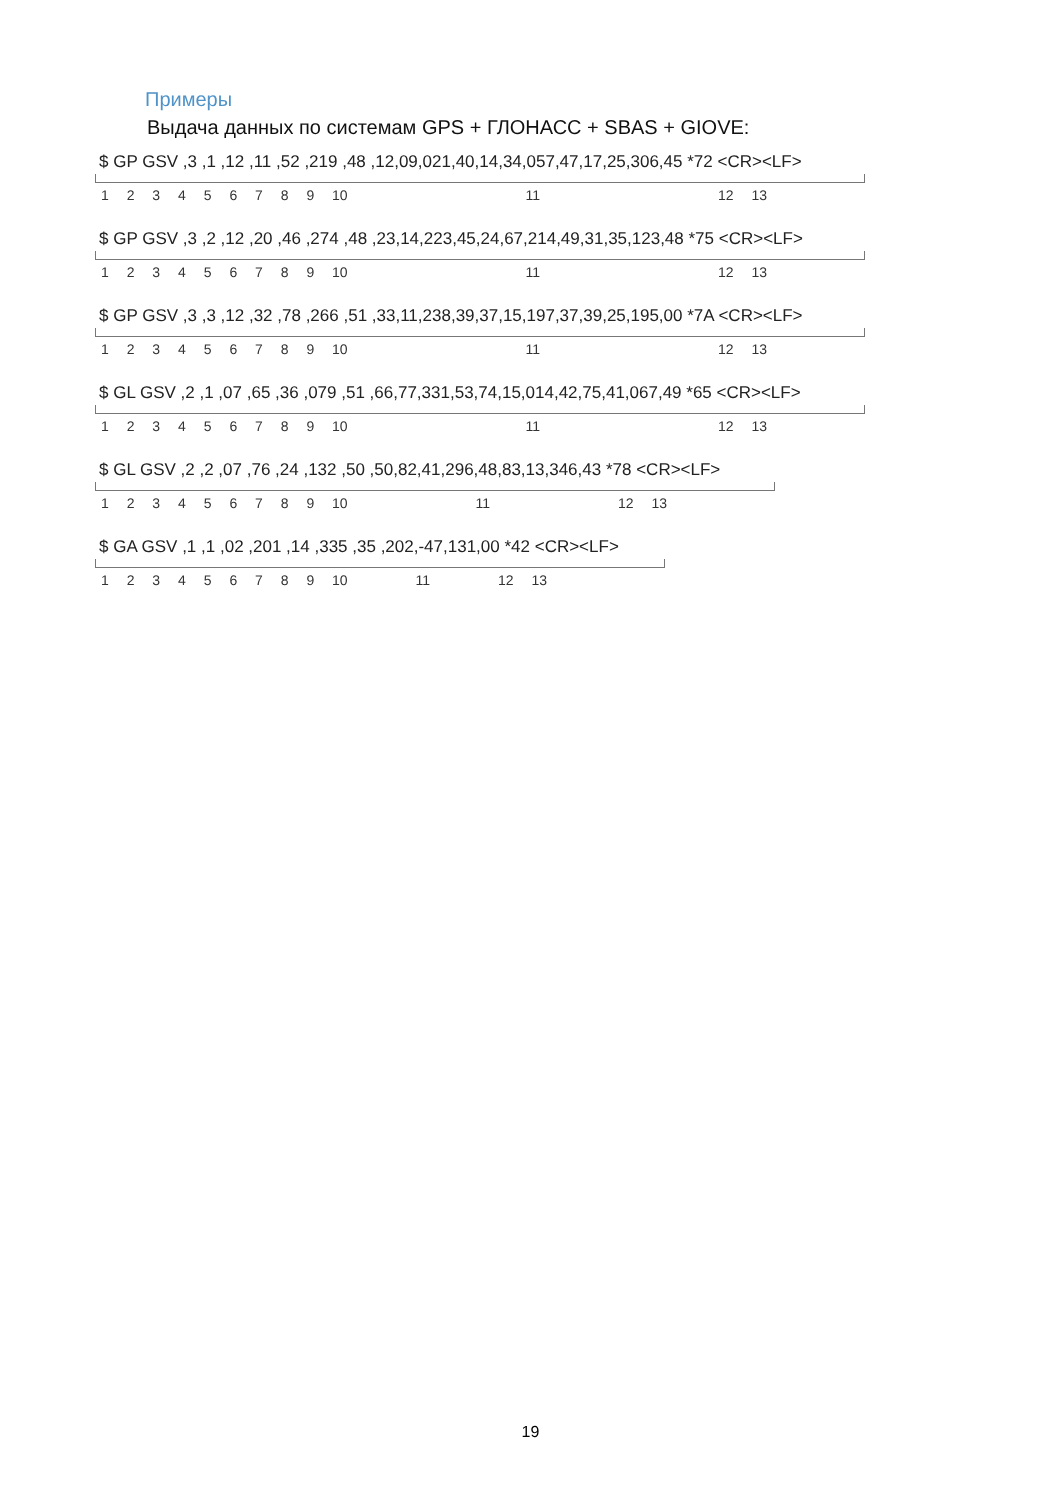Примеры
Выдача данных по системам GPS + ГЛОНАСС + SBAS + GIOVE:
$ GP GSV ,3 ,1 ,12 ,11 ,52 ,219 ,48 ,12,09,021,40,14,34,057,47,17,25,306,45 *72 <CR><LF>
1 2 3 4 5 6 7 8 9 10 11 12 13
$ GP GSV ,3 ,2 ,12 ,20 ,46 ,274 ,48 ,23,14,223,45,24,67,214,49,31,35,123,48 *75 <CR><LF>
1 2 3 4 5 6 7 8 9 10 11 12 13
$ GP GSV ,3 ,3 ,12 ,32 ,78 ,266 ,51 ,33,11,238,39,37,15,197,37,39,25,195,00 *7A <CR><LF>
1 2 3 4 5 6 7 8 9 10 11 12 13
$ GL GSV ,2 ,1 ,07 ,65 ,36 ,079 ,51 ,66,77,331,53,74,15,014,42,75,41,067,49 *65 <CR><LF>
1 2 3 4 5 6 7 8 9 10 11 12 13
$ GL GSV ,2 ,2 ,07 ,76 ,24 ,132 ,50 ,50,82,41,296,48,83,13,346,43 *78 <CR><LF>
1 2 3 4 5 6 7 8 9 10 11 12 13
$ GA GSV ,1 ,1 ,02 ,201 ,14 ,335 ,35 ,202,-47,131,00 *42 <CR><LF>
1 2 3 4 5 6 7 8 9 10 11 12 13
19